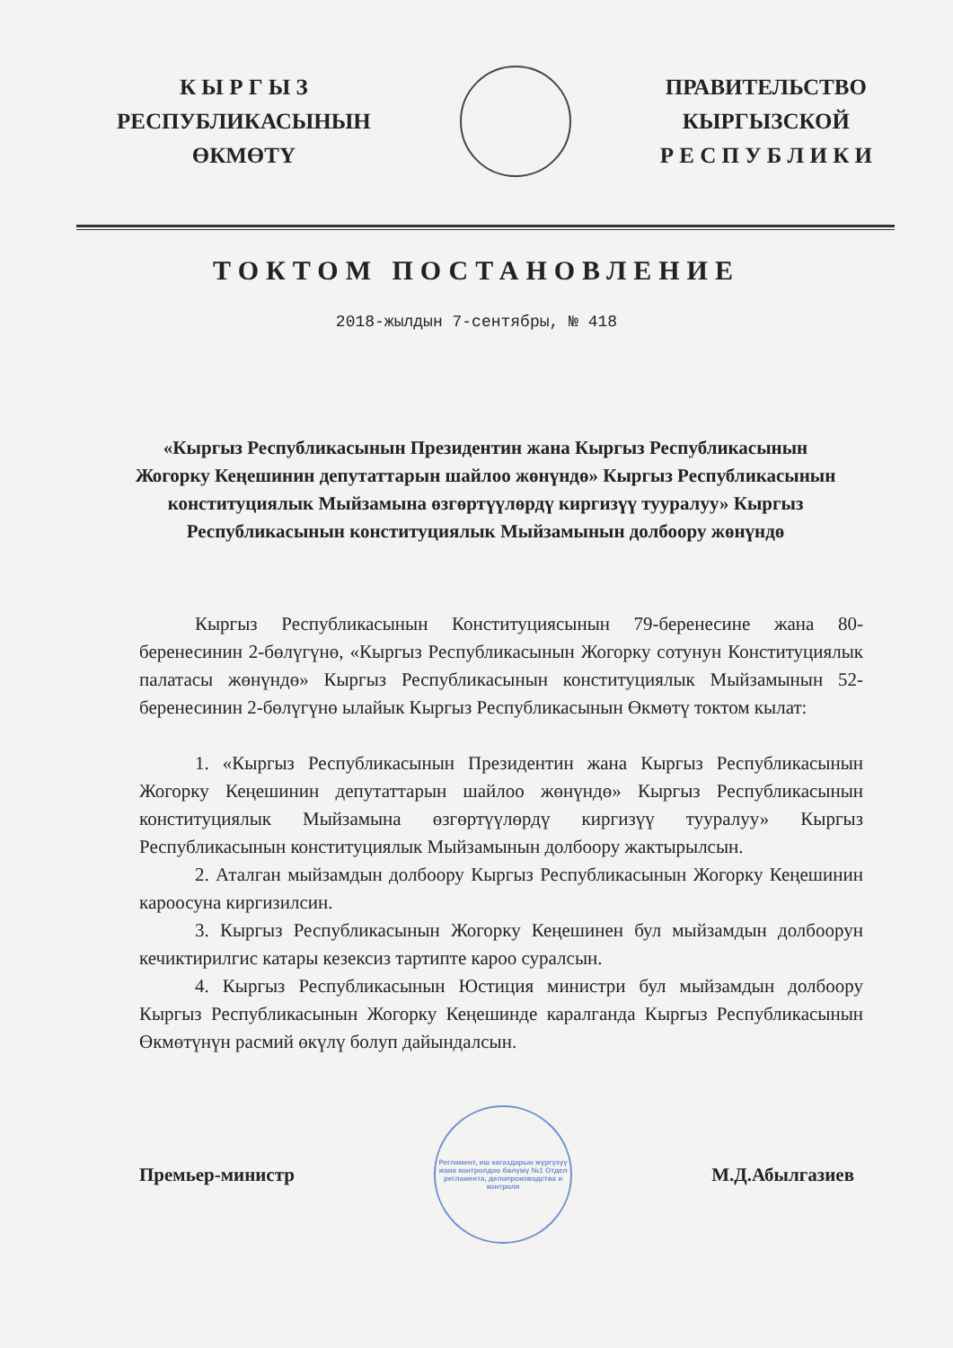К Ы Р Г Ы З
РЕСПУБЛИКАСЫНЫН
ӨКМӨТҮ
ПРАВИТЕЛЬСТВО
КЫРГЫЗСКОЙ
Р Е С П У Б Л И К И
ТОКТОМ ПОСТАНОВЛЕНИЕ
2018-жылдын 7-сентябры, № 418
«Кыргыз Республикасынын Президентин жана Кыргыз Республикасынын Жогорку Кеңешинин депутаттарын шайлоо жөнүндө» Кыргыз Республикасынын конституциялык Мыйзамына өзгөртүүлөрдү киргизүү тууралуу» Кыргыз Республикасынын конституциялык Мыйзамынын долбоору жөнүндө
Кыргыз Республикасынын Конституциясынын 79-беренесине жана 80-беренесинин 2-бөлүгүнө, «Кыргыз Республикасынын Жогорку сотунун Конституциялык палатасы жөнүндө» Кыргыз Республикасынын конституциялык Мыйзамынын 52-беренесинин 2-бөлүгүнө ылайык Кыргыз Республикасынын Өкмөтү токтом кылат:
1. «Кыргыз Республикасынын Президентин жана Кыргыз Республикасынын Жогорку Кеңешинин депутаттарын шайлоо жөнүндө» Кыргыз Республикасынын конституциялык Мыйзамына өзгөртүүлөрдү киргизүү тууралуу» Кыргыз Республикасынын конституциялык Мыйзамынын долбоору жактырылсын.
2. Аталган мыйзамдын долбоору Кыргыз Республикасынын Жогорку Кеңешинин кароосуна киргизилсин.
3. Кыргыз Республикасынын Жогорку Кеңешинен бул мыйзамдын долбоорун кечиктирилгис катары кезексиз тартипте кароо суралсын.
4. Кыргыз Республикасынын Юстиция министри бул мыйзамдын долбоору Кыргыз Республикасынын Жогорку Кеңешинде каралганда Кыргыз Республикасынын Өкмөтүнүн расмий өкүлү болуп дайындалсын.
Премьер-министр
Регламент, иш кагаздарын жүргүзүү жана контролдоо бөлүмү №1 Отдел регламента, делопроизводства и контроля
М.Д.Абылгазиев